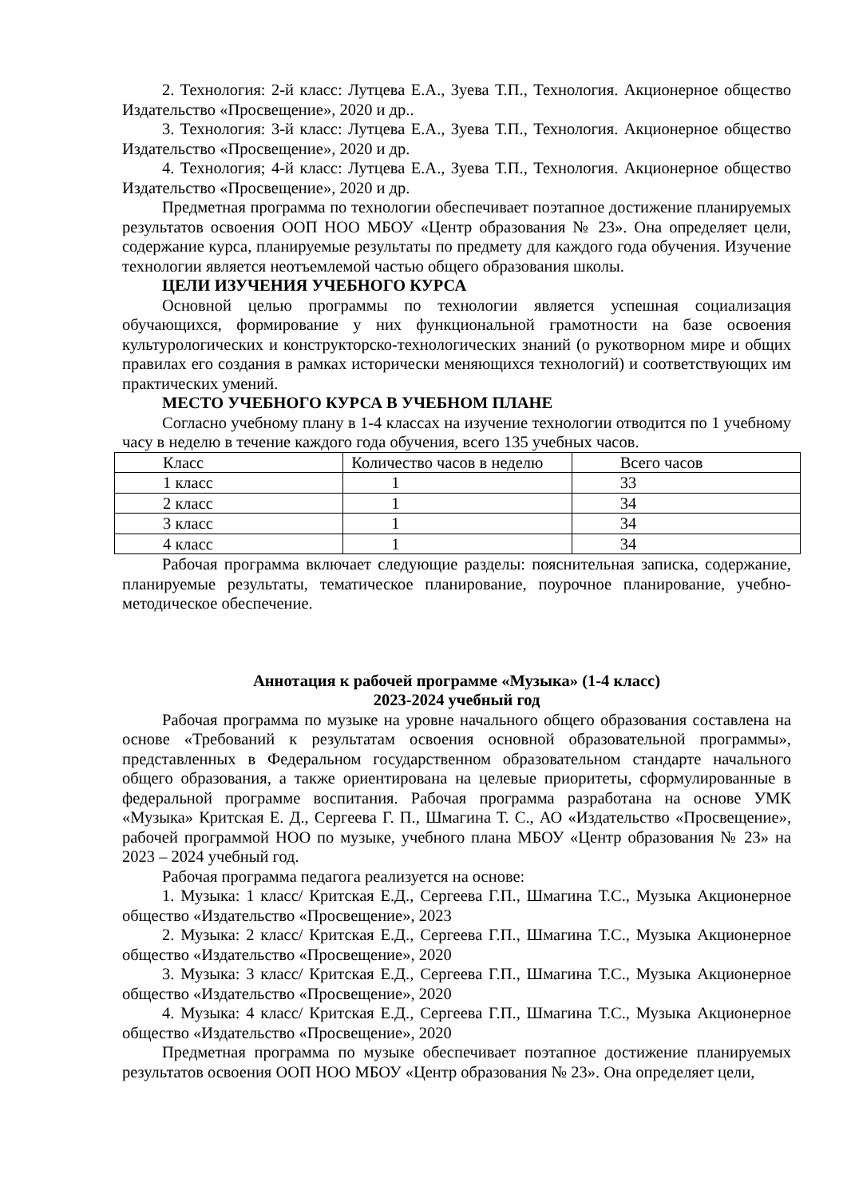2. Технология: 2-й класс: Лутцева Е.А., Зуева Т.П., Технология. Акционерное общество Издательство «Просвещение», 2020 и др..
3. Технология: 3-й класс: Лутцева Е.А., Зуева Т.П., Технология. Акционерное общество Издательство «Просвещение», 2020 и др.
4. Технология; 4-й класс: Лутцева Е.А., Зуева Т.П., Технология. Акционерное общество Издательство «Просвещение», 2020 и др.
Предметная программа по технологии обеспечивает поэтапное достижение планируемых результатов освоения ООП НОО МБОУ «Центр образования № 23». Она определяет цели, содержание курса, планируемые результаты по предмету для каждого года обучения. Изучение технологии является неотъемлемой частью общего образования школы.
ЦЕЛИ ИЗУЧЕНИЯ УЧЕБНОГО КУРСА
Основной целью программы по технологии является успешная социализация обучающихся, формирование у них функциональной грамотности на базе освоения культурологических и конструкторско-технологических знаний (о рукотворном мире и общих правилах его создания в рамках исторически меняющихся технологий) и соответствующих им практических умений.
МЕСТО УЧЕБНОГО КУРСА В УЧЕБНОМ ПЛАНЕ
Согласно учебному плану в 1-4 классах на изучение технологии отводится по 1 учебному часу в неделю в течение каждого года обучения, всего 135 учебных часов.
| Класс | Количество часов в неделю | Всего часов |
| 1 класс | 1 | 33 |
| 2 класс | 1 | 34 |
| 3 класс | 1 | 34 |
| 4 класс | 1 | 34 |
Рабочая программа включает следующие разделы: пояснительная записка, содержание, планируемые результаты, тематическое планирование, поурочное планирование, учебно-методическое обеспечение.
Аннотация к рабочей программе «Музыка» (1-4 класс)
2023-2024 учебный год
Рабочая программа по музыке на уровне начального общего образования составлена на основе «Требований к результатам освоения основной образовательной программы», представленных в Федеральном государственном образовательном стандарте начального общего образования, а также ориентирована на целевые приоритеты, сформулированные в федеральной программе воспитания. Рабочая программа разработана на основе УМК «Музыка» Критская Е. Д., Сергеева Г. П., Шмагина Т. С., АО «Издательство «Просвещение», рабочей программой НОО по музыке, учебного плана МБОУ «Центр образования № 23» на 2023 – 2024 учебный год.
Рабочая программа педагога реализуется на основе:
1. Музыка: 1 класс/ Критская Е.Д., Сергеева Г.П., Шмагина Т.С., Музыка Акционерное общество «Издательство «Просвещение», 2023
2. Музыка: 2 класс/ Критская Е.Д., Сергеева Г.П., Шмагина Т.С., Музыка Акционерное общество «Издательство «Просвещение», 2020
3. Музыка: 3 класс/ Критская Е.Д., Сергеева Г.П., Шмагина Т.С., Музыка Акционерное общество «Издательство «Просвещение», 2020
4. Музыка: 4 класс/ Критская Е.Д., Сергеева Г.П., Шмагина Т.С., Музыка Акционерное общество «Издательство «Просвещение», 2020
Предметная программа по музыке обеспечивает поэтапное достижение планируемых результатов освоения ООП НОО МБОУ «Центр образования № 23». Она определяет цели,